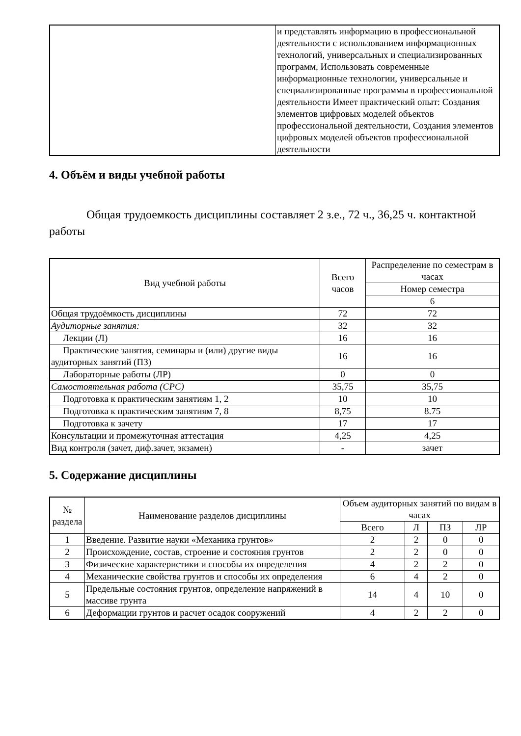| | и представлять информацию в профессиональной деятельности с использованием информационных технологий, универсальных и специализированных программ, Использовать современные информационные технологии, универсальные и специализированные программы в профессиональной деятельности Имеет практический опыт: Создания элементов цифровых моделей объектов профессиональной деятельности, Создания элементов цифровых моделей объектов профессиональной деятельности |
4. Объём и виды учебной работы
Общая трудоемкость дисциплины составляет 2 з.е., 72 ч., 36,25 ч. контактной работы
| Вид учебной работы | Всего часов | Распределение по семестрам в часах |
| | | Номер семестра |
| | | 6 |
| Общая трудоёмкость дисциплины | 72 | 72 |
| Аудиторные занятия: | 32 | 32 |
| Лекции (Л) | 16 | 16 |
| Практические занятия, семинары и (или) другие виды аудиторных занятий (ПЗ) | 16 | 16 |
| Лабораторные работы (ЛР) | 0 | 0 |
| Самостоятельная работа (СРС) | 35,75 | 35,75 |
| Подготовка к практическим занятиям 1, 2 | 10 | 10 |
| Подготовка к практическим занятиям 7, 8 | 8,75 | 8.75 |
| Подготовка к зачету | 17 | 17 |
| Консультации и промежуточная аттестация | 4,25 | 4,25 |
| Вид контроля (зачет, диф.зачет, экзамен) | - | зачет |
5. Содержание дисциплины
| № раздела | Наименование разделов дисциплины | Объем аудиторных занятий по видам в часах | | | |
| | | Всего | Л | ПЗ | ЛР |
| 1 | Введение. Развитие науки «Механика грунтов» | 2 | 2 | 0 | 0 |
| 2 | Происхождение, состав, строение и состояния грунтов | 2 | 2 | 0 | 0 |
| 3 | Физические характеристики и способы их определения | 4 | 2 | 2 | 0 |
| 4 | Механические свойства грунтов и способы их определения | 6 | 4 | 2 | 0 |
| 5 | Предельные состояния грунтов, определение напряжений в массиве грунта | 14 | 4 | 10 | 0 |
| 6 | Деформации грунтов и расчет осадок сооружений | 4 | 2 | 2 | 0 |